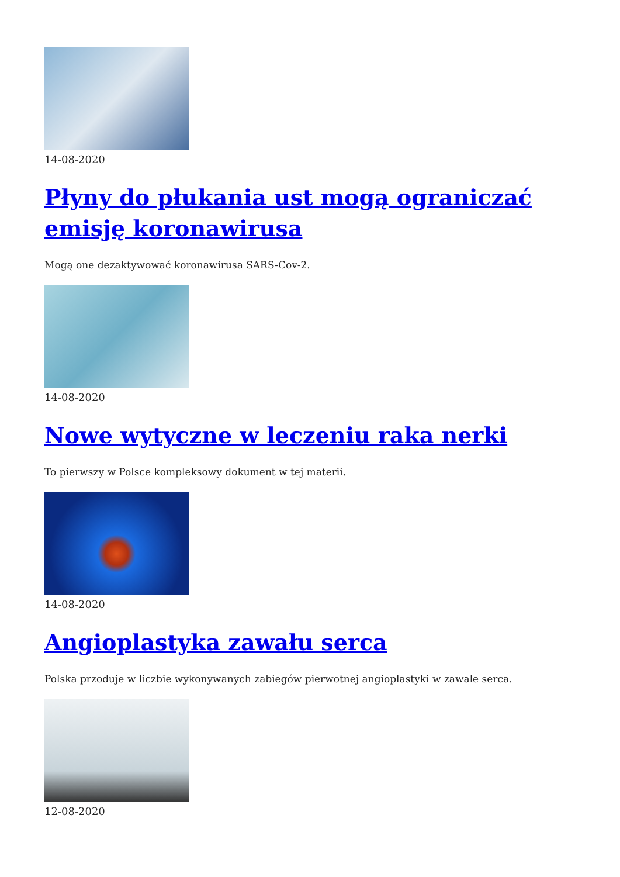14-08-2020
Płyny do płukania ust mogą ograniczać emisję koronawirusa
Mogą one dezaktywować koronawirusa SARS-Cov-2.
14-08-2020
Nowe wytyczne w leczeniu raka nerki
To pierwszy w Polsce kompleksowy dokument w tej materii.
14-08-2020
Angioplastyka zawału serca
Polska przoduje w liczbie wykonywanych zabiegów pierwotnej angioplastyki w zawale serca.
12-08-2020